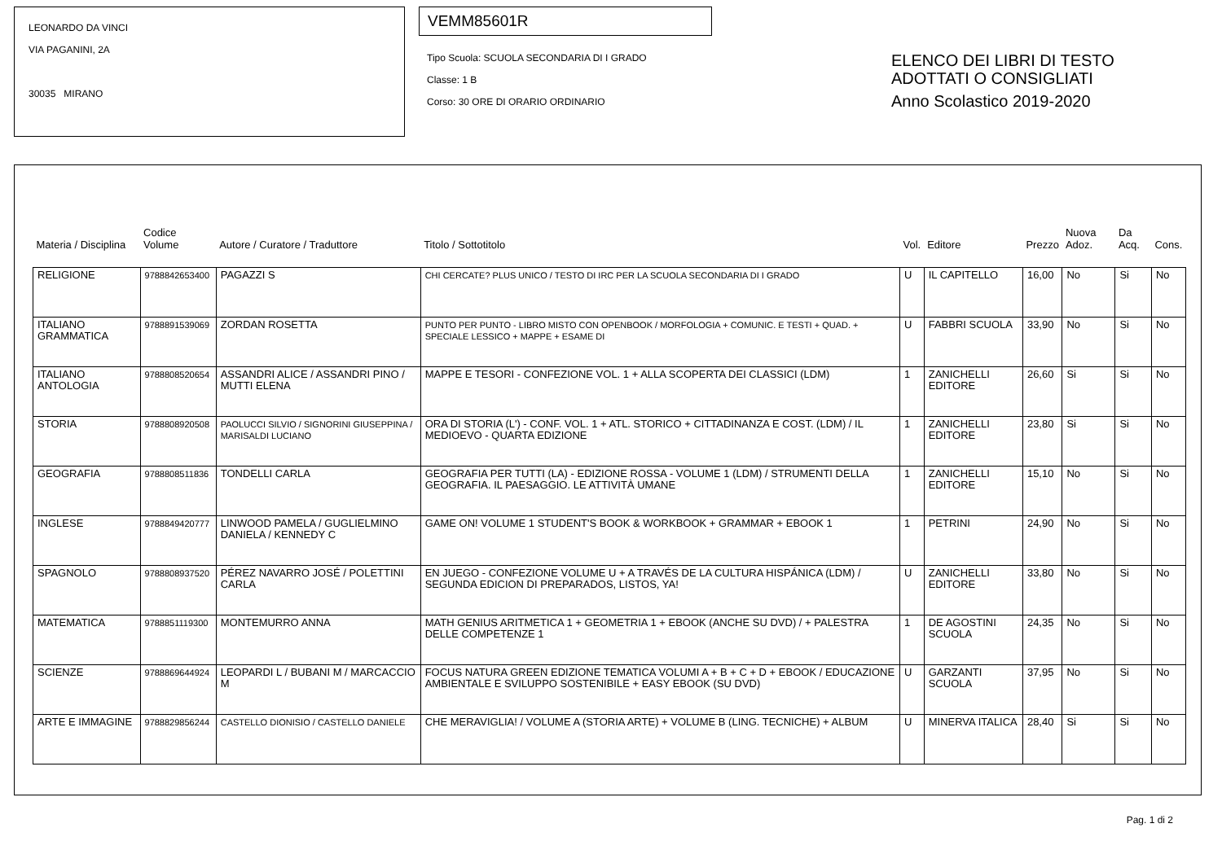LEONARDO DA VINCI
VIA PAGANINI, 2A
30035 MIRANO
VEMM85601R
Tipo Scuola: SCUOLA SECONDARIA DI I GRADO
Classe: 1 B
Corso: 30 ORE DI ORARIO ORDINARIO
ELENCO DEI LIBRI DI TESTO
ADOTTATI O CONSIGLIATI
Anno Scolastico 2019-2020
| Materia / Disciplina | Codice Volume | Autore / Curatore / Traduttore | Titolo / Sottotitolo | Vol. | Editore | Prezzo | Nuova Adoz. | Da Acq. | Cons. |
| --- | --- | --- | --- | --- | --- | --- | --- | --- | --- |
| RELIGIONE | 9788842653400 | PAGAZZI S | CHI CERCATE? PLUS UNICO / TESTO DI IRC PER LA SCUOLA SECONDARIA DI I GRADO | U | IL CAPITELLO | 16,00 | No | Si | No |
| ITALIANO GRAMMATICA | 9788891539069 | ZORDAN ROSETTA | PUNTO PER PUNTO - LIBRO MISTO CON OPENBOOK / MORFOLOGIA + COMUNIC. E TESTI + QUAD. + SPECIALE LESSICO + MAPPE + ESAME DI | U | FABBRI SCUOLA | 33,90 | No | Si | No |
| ITALIANO ANTOLOGIA | 9788808520654 | ASSANDRI ALICE / ASSANDRI PINO / MUTTI ELENA | MAPPE E TESORI - CONFEZIONE VOL. 1 + ALLA SCOPERTA DEI CLASSICI (LDM) | 1 | ZANICHELLI EDITORE | 26,60 | Si | Si | No |
| STORIA | 9788808920508 | PAOLUCCI SILVIO / SIGNORINI GIUSEPPINA / MARISALDI LUCIANO | ORA DI STORIA (L') - CONF. VOL. 1 + ATL. STORICO + CITTADINANZA E COST. (LDM) / IL MEDIOEVO - QUARTA EDIZIONE | 1 | ZANICHELLI EDITORE | 23,80 | Si | Si | No |
| GEOGRAFIA | 9788808511836 | TONDELLI CARLA | GEOGRAFIA PER TUTTI (LA) - EDIZIONE ROSSA - VOLUME 1 (LDM) / STRUMENTI DELLA GEOGRAFIA. IL PAESAGGIO. LE ATTIVITÀ UMANE | 1 | ZANICHELLI EDITORE | 15,10 | No | Si | No |
| INGLESE | 9788849420777 | LINWOOD PAMELA / GUGLIELMINO DANIELA / KENNEDY C | GAME ON! VOLUME 1 STUDENT'S BOOK & WORKBOOK + GRAMMAR + EBOOK 1 | 1 | PETRINI | 24,90 | No | Si | No |
| SPAGNOLO | 9788808937520 | PÉREZ NAVARRO JOSÉ / POLETTINI CARLA | EN JUEGO - CONFEZIONE VOLUME U + A TRAVÉS DE LA CULTURA HISPÁNICA (LDM) / SEGUNDA EDICION DI PREPARADOS, LISTOS, YA! | U | ZANICHELLI EDITORE | 33,80 | No | Si | No |
| MATEMATICA | 9788851119300 | MONTEMURRO ANNA | MATH GENIUS ARITMETICA 1 + GEOMETRIA 1 + EBOOK (ANCHE SU DVD) / + PALESTRA DELLE COMPETENZE 1 | 1 | DE AGOSTINI SCUOLA | 24,35 | No | Si | No |
| SCIENZE | 9788869644924 | LEOPARDI L / BUBANI M / MARCACCIO M | FOCUS NATURA GREEN EDIZIONE TEMATICA VOLUMI A + B + C + D + EBOOK / EDUCAZIONE AMBIENTALE E SVILUPPO SOSTENIBILE + EASY EBOOK (SU DVD) | U | GARZANTI SCUOLA | 37,95 | No | Si | No |
| ARTE E IMMAGINE | 9788829856244 | CASTELLO DIONISIO / CASTELLO DANIELE | CHE MERAVIGLIA! / VOLUME A (STORIA ARTE) + VOLUME B (LING. TECNICHE) + ALBUM | U | MINERVA ITALICA | 28,40 | Si | Si | No |
Pag. 1 di 2